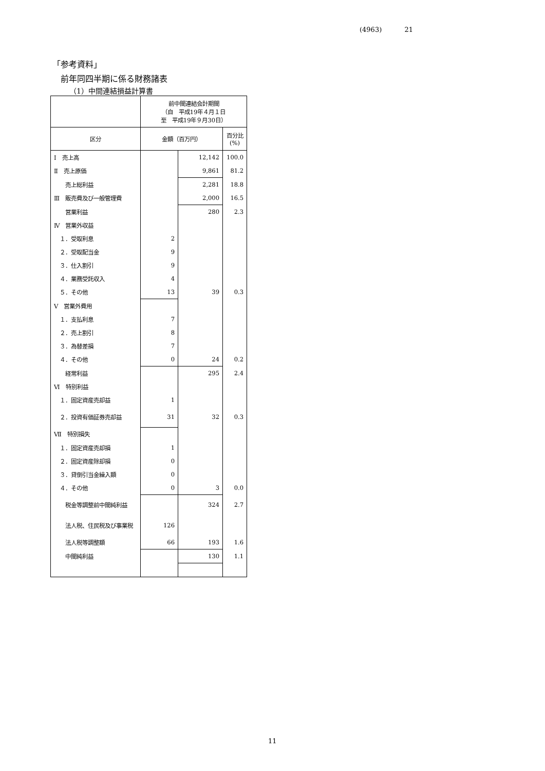(4963) 21
「参考資料」
前年同四半期に係る財務諸表
（1）中間連結損益計算書
| | 前中間連結会計期間 （自 平成19年４月１日 至 平成19年９月30日） | | |
| --- | --- | --- | --- |
| 区分 | 金額（百万円） | | 百分比 (%) |
| Ⅰ 売上高 | | 12,142 | 100.0 |
| Ⅱ 売上原価 | | 9,861 | 81.2 |
| 売上総利益 | | 2,281 | 18.8 |
| Ⅲ 販売費及び一般管理費 | | 2,000 | 16.5 |
| 営業利益 | | 280 | 2.3 |
| Ⅳ 営業外収益 | | | |
| １．受取利息 | 2 | | |
| ２．受取配当金 | 9 | | |
| ３．仕入割引 | 9 | | |
| ４．業務受託収入 | 4 | | |
| ５．その他 | 13 | 39 | 0.3 |
| Ⅴ 営業外費用 | | | |
| １．支払利息 | 7 | | |
| ２．売上割引 | 8 | | |
| ３．為替差損 | 7 | | |
| ４．その他 | 0 | 24 | 0.2 |
| 経常利益 | | 295 | 2.4 |
| Ⅵ 特別利益 | | | |
| １．固定資産売却益 | 1 | | |
| ２．投資有価証券売却益 | 31 | 32 | 0.3 |
| Ⅶ 特別損失 | | | |
| １．固定資産売却損 | 1 | | |
| ２．固定資産除却損 | 0 | | |
| ３．貸倒引当金繰入額 | 0 | | |
| ４．その他 | 0 | 3 | 0.0 |
| 税金等調整前中間純利益 | | 324 | 2.7 |
| 法人税、住民税及び事業税 | 126 | | |
| 法人税等調整額 | 66 | 193 | 1.6 |
| 中間純利益 | | 130 | 1.1 |
11